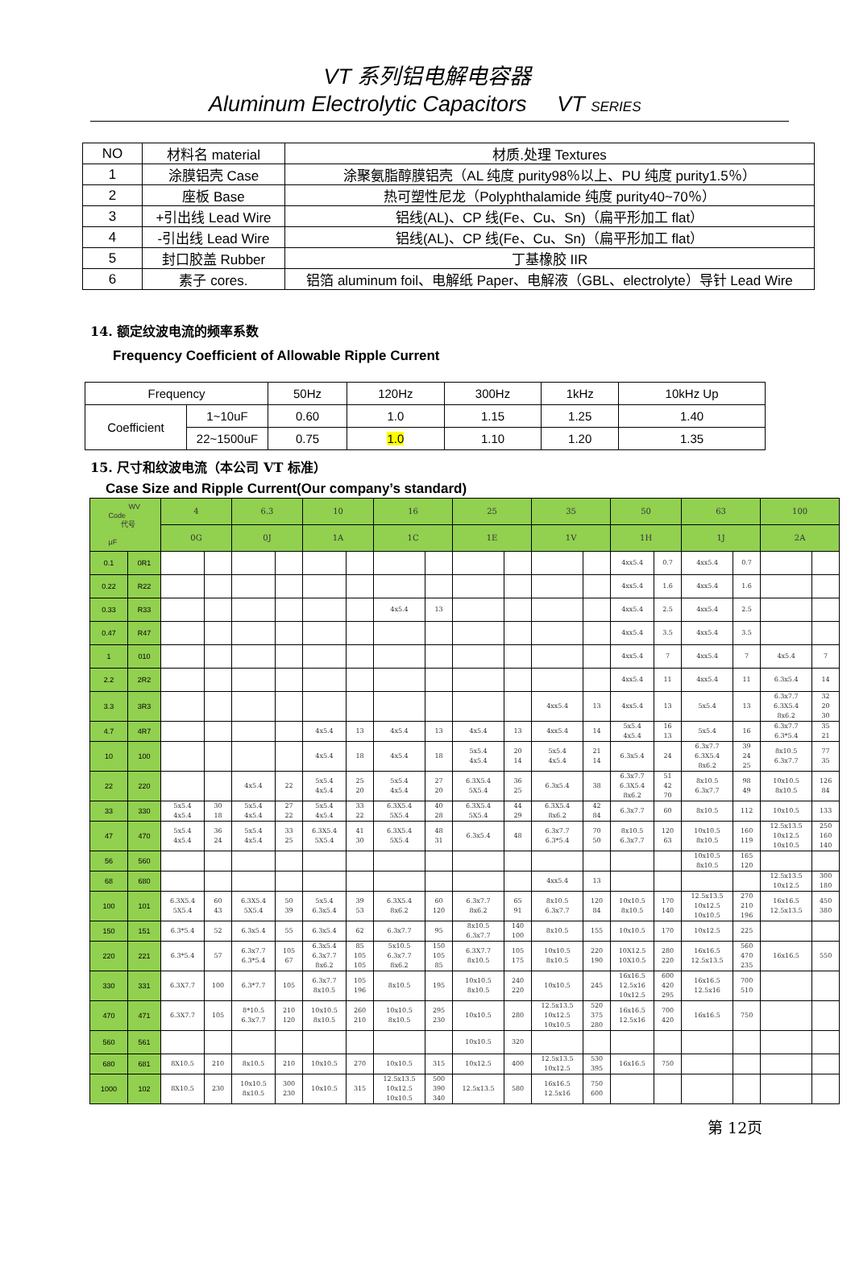VT 系列铝电解电容器
Aluminum Electrolytic Capacitors VT SERIES
| NO | 材料名 material | 材质.处理 Textures |
| --- | --- | --- |
| 1 | 涂膜铝壳 Case | 涂聚氨脂醇膜铝壳（AL 纯度 purity98％以上、PU 纯度 purity1.5％） |
| 2 | 座板 Base | 热可塑性尼龙（Polyphthalamide 纯度 purity40~70％） |
| 3 | +引出线 Lead Wire | 铝线(AL)、CP 线(Fe、Cu、Sn)（扁平形加工 flat） |
| 4 | -引出线 Lead Wire | 铝线(AL)、CP 线(Fe、Cu、Sn)（扁平形加工 flat） |
| 5 | 封口胶盖 Rubber | 丁基橡胶 IIR |
| 6 | 素子 cores. | 铝箔 aluminum foil、电解纸 Paper、电解液（GBL、electrolyte）导针 Lead Wire |
14. 额定纹波电流的频率系数
Frequency Coefficient of Allowable Ripple Current
| Frequency | | 50Hz | 120Hz | 300Hz | 1kHz | 10kHz Up |
| Coefficient | 1~10uF | 0.60 | 1.0 | 1.15 | 1.25 | 1.40 |
| | 22~1500uF | 0.75 | 1.0 | 1.10 | 1.20 | 1.35 |
15. 尺寸和纹波电流（本公司 VT 标准）
Case Size and Ripple Current(Our company’s standard)
| WV Code 代号 μF | | 4 | | 6.3 | | 10 | | 16 | | 25 | | 35 | | 50 | | 63 | | 100 | |
| --- | --- | --- | --- | --- | --- | --- | --- | --- | --- | --- | --- | --- | --- | --- | --- | --- | --- | --- | --- |
| | | 0G | | 0J | | 1A | | 1C | | 1E | | 1V | | 1H | | 1J | | 2A | |
| 0.1 | 0R1 | | | | | | | | | | | | | 4xx5.4 | 0.7 | 4xx5.4 | 0.7 | | |
| 0.22 | R22 | | | | | | | | | | | | | 4xx5.4 | 1.6 | 4xx5.4 | 1.6 | | |
| 0.33 | R33 | | | | | | | 4x5.4 | 13 | | | | | 4xx5.4 | 2.5 | 4xx5.4 | 2.5 | | |
| 0.47 | R47 | | | | | | | | | | | | | 4xx5.4 | 3.5 | 4xx5.4 | 3.5 | | |
| 1 | 010 | | | | | | | | | | | | | 4xx5.4 | 7 | 4xx5.4 | 7 | 4x5.4 | 7 |
| 2.2 | 2R2 | | | | | | | | | | | | | 4xx5.4 | 11 | 4xx5.4 | 11 | 6.3x5.4 | 14 |
| 3.3 | 3R3 | | | | | | | | | | | 4xx5.4 | 13 | 4xx5.4 | 13 | 5x5.4 | 13 | 6.3x7.7 6.3X5.4 8x6.2 | 32 20 30 |
| 4.7 | 4R7 | | | | | 4x5.4 | 13 | 4x5.4 | 13 | 4x5.4 | 13 | 4xx5.4 | 14 | 5x5.4 4x5.4 | 16 13 | 5x5.4 | 16 | 6.3x7.7 6.3*5.4 | 35 21 |
| 10 | 100 | | | | | 4x5.4 | 18 | 4x5.4 | 18 | 5x5.4 4x5.4 | 20 14 | 5x5.4 4x5.4 | 21 14 | 6.3x5.4 | 24 | 6.3x7.7 6.3X5.4 8x6.2 | 39 24 25 | 8x10.5 6.3x7.7 | 77 35 |
| 22 | 220 | | | 4x5.4 | 22 | 5x5.4 4x5.4 | 25 20 | 5x5.4 4x5.4 | 27 20 | 6.3X5.4 5X5.4 | 36 25 | 6.3x5.4 | 38 | 6.3x7.7 6.3X5.4 8x6.2 | 51 42 70 | 8x10.5 6.3x7.7 | 98 49 | 10x10.5 8x10.5 | 126 84 |
| 33 | 330 | 5x5.4 4x5.4 | 30 18 | 5x5.4 4x5.4 | 27 22 | 5x5.4 4x5.4 | 33 22 | 6.3X5.4 5X5.4 | 40 28 | 6.3X5.4 5X5.4 | 44 29 | 6.3X5.4 8x6.2 | 42 84 | 6.3x7.7 | 60 | 8x10.5 | 112 | 10x10.5 | 133 |
| 47 | 470 | 5x5.4 4x5.4 | 36 24 | 5x5.4 4x5.4 | 33 25 | 6.3X5.4 5X5.4 | 41 30 | 6.3X5.4 5X5.4 | 48 31 | 6.3x5.4 | 48 | 6.3x7.7 6.3*5.4 | 70 50 | 8x10.5 6.3x7.7 | 120 63 | 10x10.5 8x10.5 | 160 119 | 12.5x13.5 10x12.5 10x10.5 | 250 160 140 |
| 56 | 560 | | | | | | | | | | | | | | | 10x10.5 8x10.5 | 165 120 | | |
| 68 | 680 | | | | | | | | | | | 4xx5.4 | 13 | | | | | 12.5x13.5 10x12.5 | 300 180 |
| 100 | 101 | 6.3X5.4 5X5.4 | 60 43 | 6.3X5.4 5X5.4 | 50 39 | 5x5.4 6.3x5.4 | 39 53 | 6.3X5.4 8x6.2 | 60 120 | 6.3x7.7 8x6.2 | 65 91 | 8x10.5 6.3x7.7 | 120 84 | 10x10.5 8x10.5 | 170 140 | 12.5x13.5 10x12.5 10x10.5 | 270 210 196 | 16x16.5 12.5x13.5 | 450 380 |
| 150 | 151 | 6.3*5.4 | 52 | 6.3x5.4 | 55 | 6.3x5.4 | 62 | 6.3x7.7 | 95 | 8x10.5 6.3x7.7 | 140 100 | 8x10.5 | 155 | 10x10.5 | 170 | 10x12.5 | 225 | | |
| 220 | 221 | 6.3*5.4 | 57 | 6.3x7.7 6.3*5.4 | 105 67 | 6.3x5.4 6.3x7.7 8x6.2 | 85 105 105 | 5x10.5 6.3x7.7 8x6.2 | 150 105 85 | 6.3X7.7 8x10.5 | 105 175 | 10x10.5 8x10.5 | 220 190 | 10X12.5 10X10.5 | 280 220 | 16x16.5 12.5x13.5 | 560 470 235 | 16x16.5 | 550 |
| 330 | 331 | 6.3X7.7 | 100 | 6.3*7.7 | 105 | 6.3x7.7 8x10.5 | 105 196 | 8x10.5 | 195 | 10x10.5 8x10.5 | 240 220 | 10x10.5 | 245 | 16x16.5 12.5x16 10x12.5 | 600 420 295 | 16x16.5 12.5x16 | 700 510 | | |
| 470 | 471 | 6.3X7.7 | 105 | 8*10.5 6.3x7.7 | 210 120 | 10x10.5 8x10.5 | 260 210 | 10x10.5 8x10.5 | 295 230 | 10x10.5 | 280 | 12.5x13.5 10x12.5 10x10.5 | 520 375 280 | 16x16.5 12.5x16 | 700 420 | 16x16.5 | 750 | | |
| 560 | 561 | | | | | | | | | 10x10.5 | 320 | | | | | | | | |
| 680 | 681 | 8X10.5 | 210 | 8x10.5 | 210 | 10x10.5 | 270 | 10x10.5 | 315 | 10x12.5 | 400 | 12.5x13.5 10x12.5 | 530 395 | 16x16.5 | 750 | | | | |
| 1000 | 102 | 8X10.5 | 230 | 10x10.5 8x10.5 | 300 230 | 10x10.5 | 315 | 12.5x13.5 10x12.5 10x10.5 | 500 390 340 | 12.5x13.5 | 580 | 16x16.5 12.5x16 | 750 600 | | | | | | |
第 12页